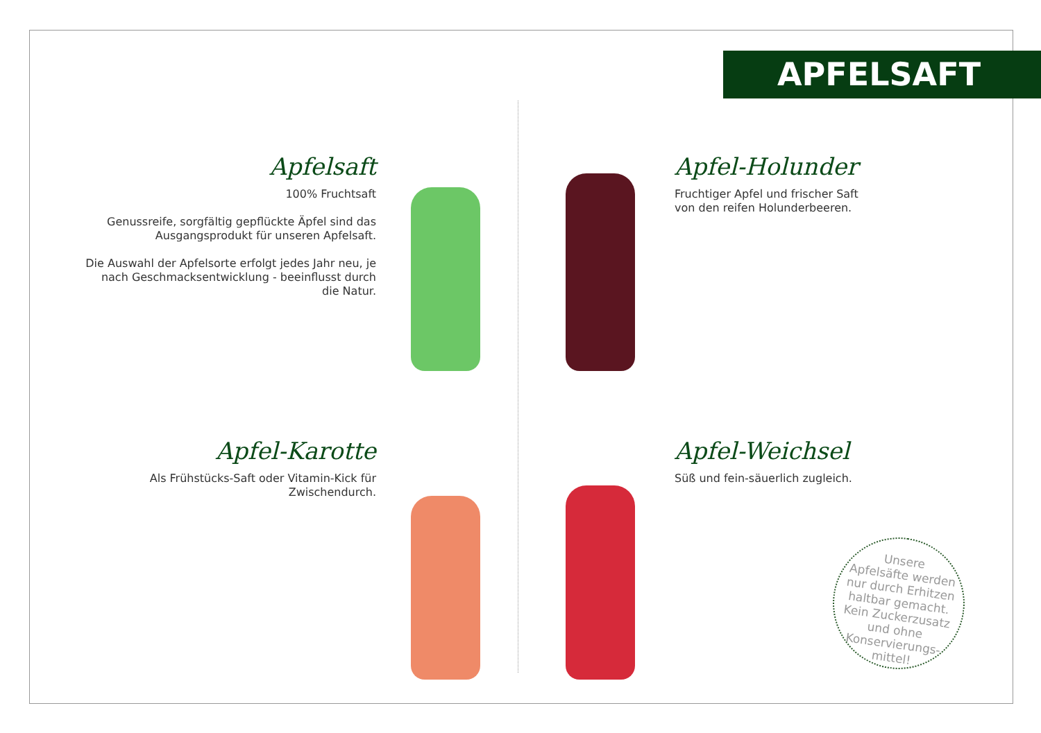APFELSAFT
Apfelsaft
100% Fruchtsaft
Genussreife, sorgfältig gepflückte Äpfel sind das Ausgangsprodukt für unseren Apfelsaft.
Die Auswahl der Apfelsorte erfolgt jedes Jahr neu, je nach Geschmacksentwicklung - beeinflusst durch die Natur.
Apfel-Holunder
Fruchtiger Apfel und frischer Saft von den reifen Holunderbeeren.
Apfel-Karotte
Als Frühstücks-Saft oder Vitamin-Kick für Zwischendurch.
Apfel-Weichsel
Süß und fein-säuerlich zugleich.
Unsere
Apfelsäfte werden
nur durch Erhitzen
haltbar gemacht.
Kein Zuckerzusatz
und ohne
Konservierungs-
mittel!